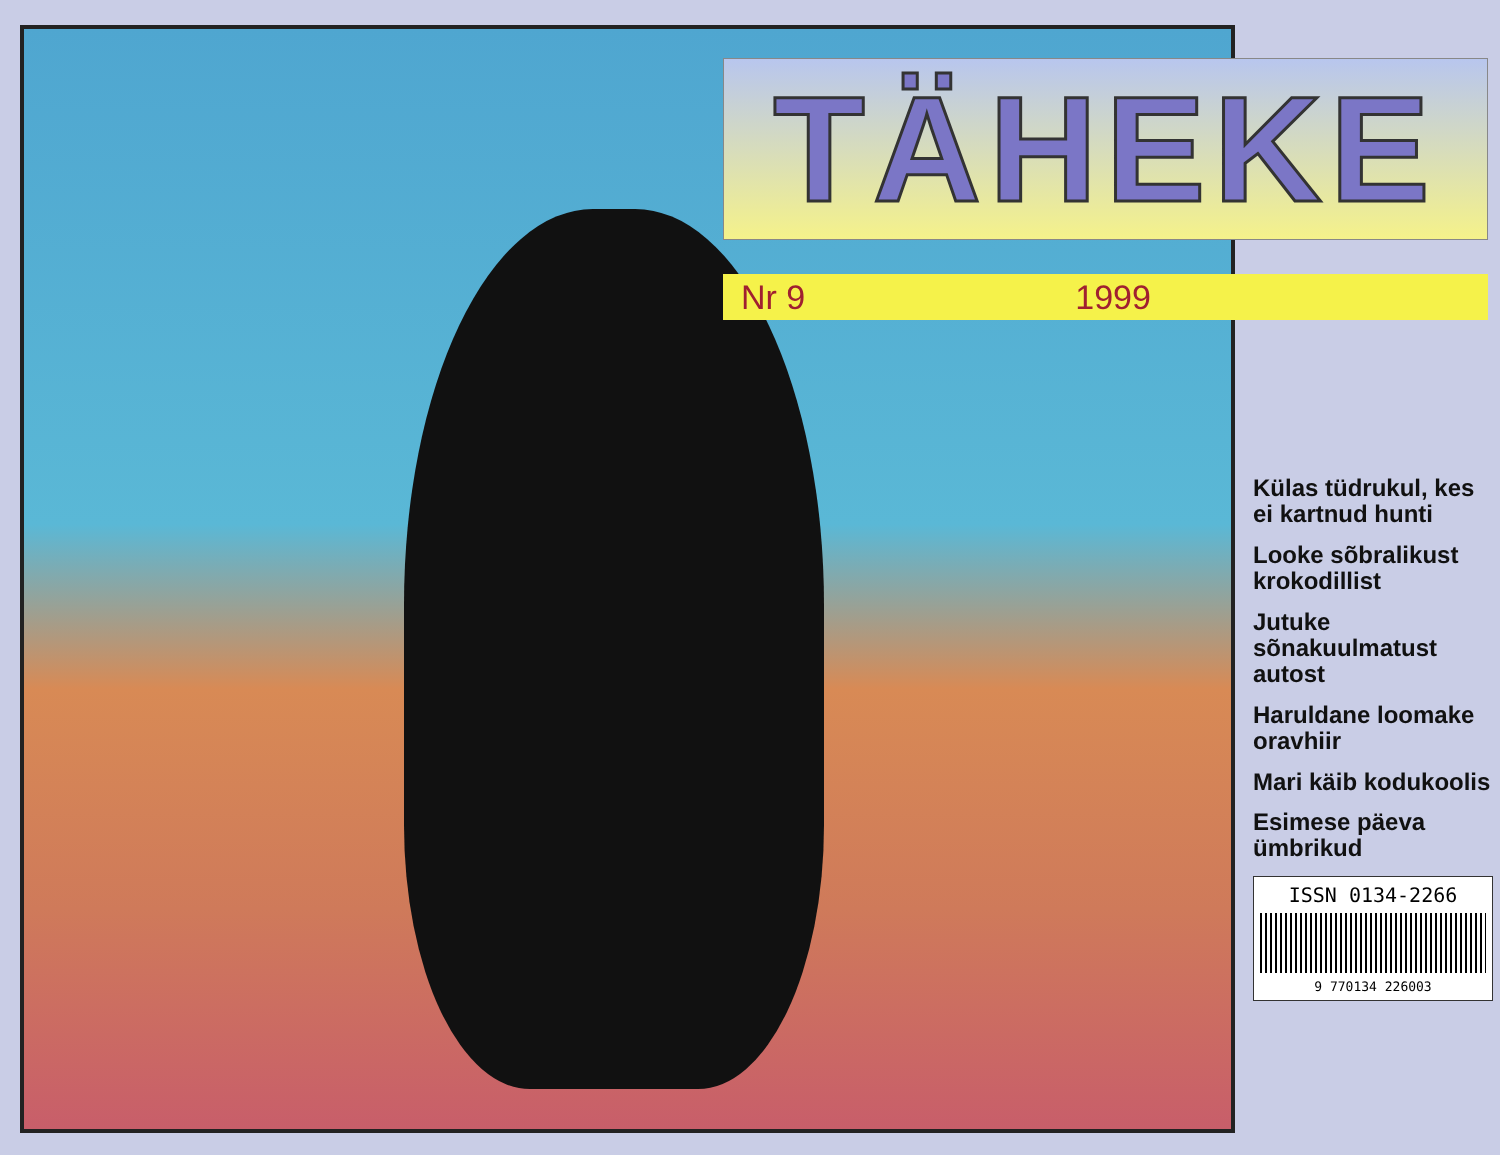TÄHEKE
Nr 9 1999
Külas tüdrukul, kes ei kartnud hunti
Looke sõbralikust krokodillist
Jutuke sõnakuulmatust autost
Haruldane loomake oravhiir
Mari käib kodukoolis
Esimese päeva ümbrikud
ISSN 0134-2266
9 770134 226003